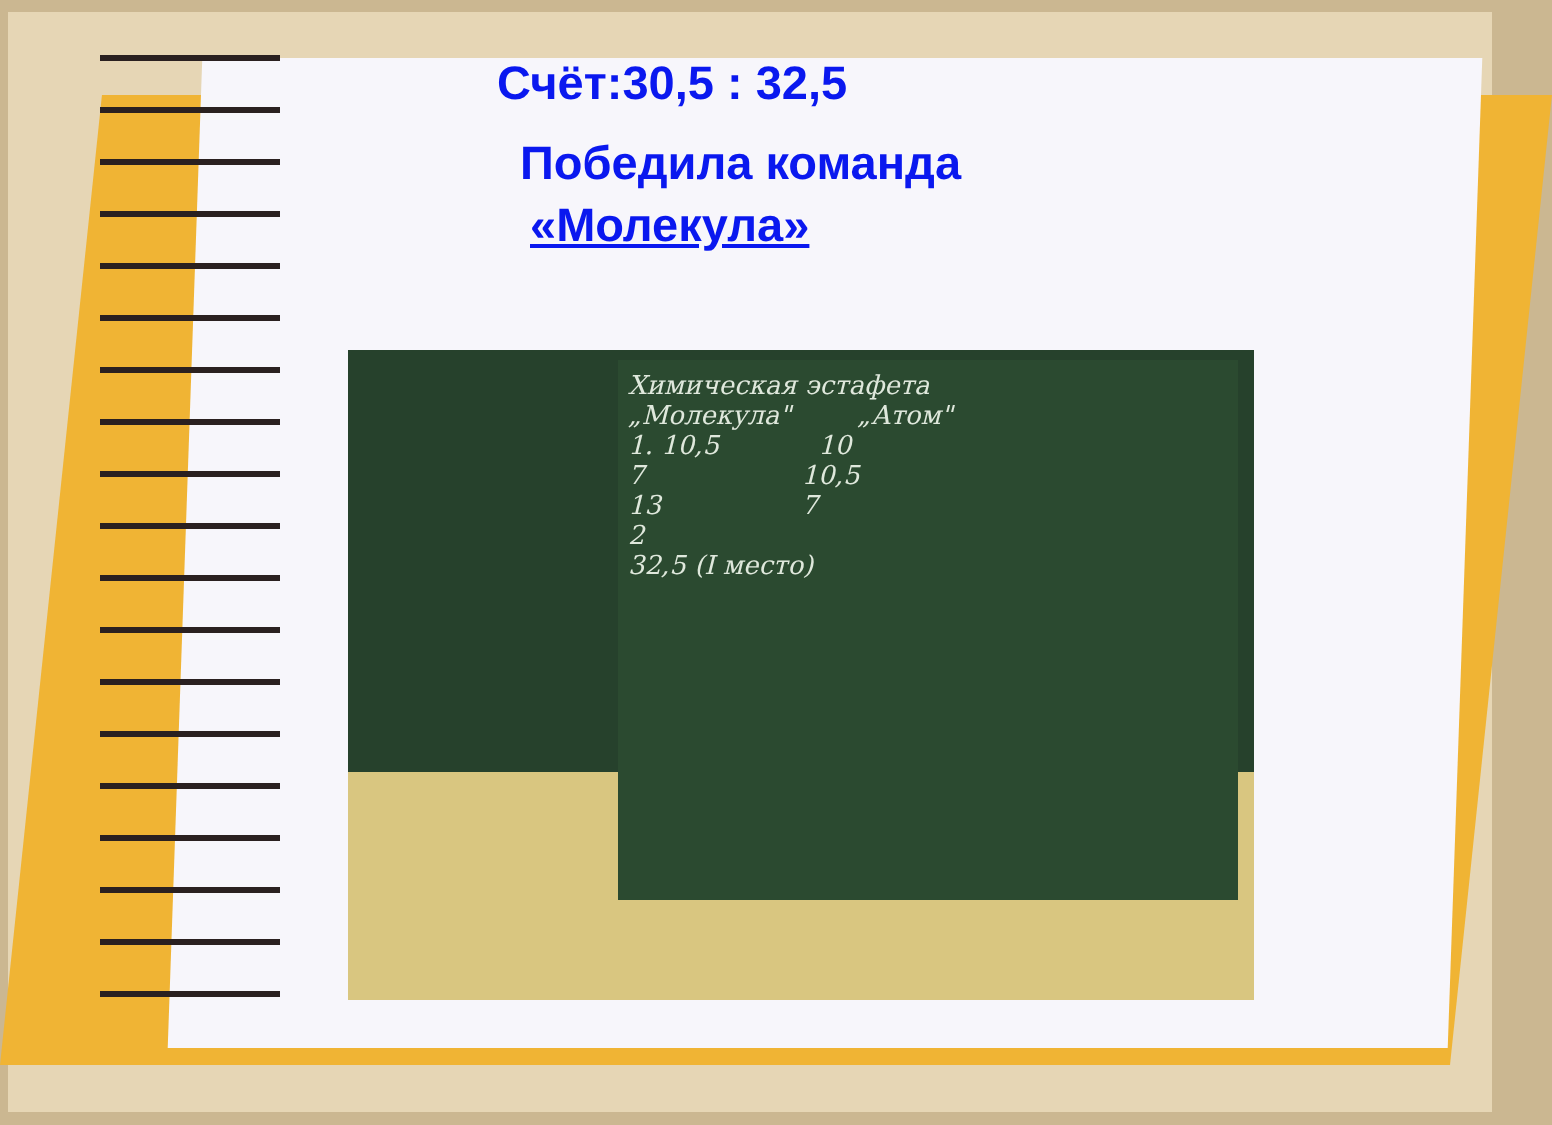Счёт:30,5 : 32,5
Победила команда
«Молекула»
Химическая эстафета
„Молекула" „Атом"
1. 10,5 10
7 10,5
13 7
2
32,5 (I место)